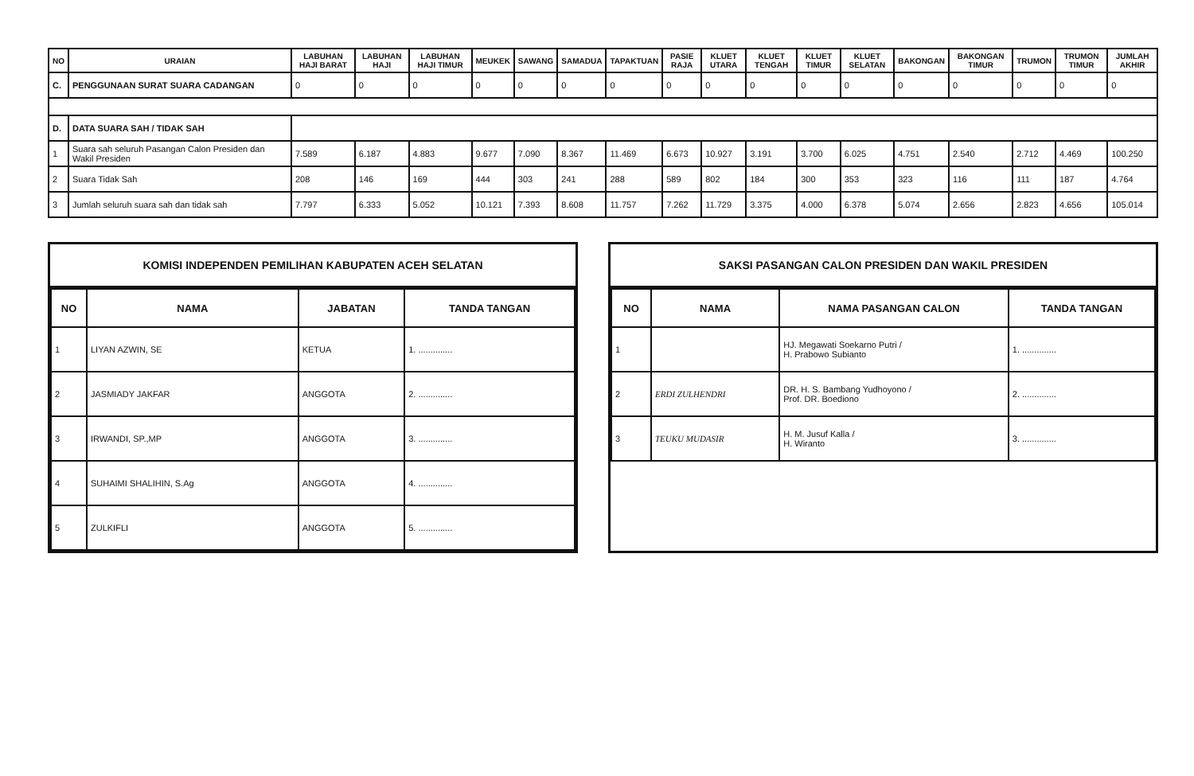| NO | URAIAN | LABUHAN HAJI BARAT | LABUHAN HAJI | LABUHAN HAJI TIMUR | MEUKEK | SAWANG | SAMADUA | TAPAKTUAN | PASIE RAJA | KLUET UTARA | KLUET TENGAH | KLUET TIMUR | KLUET SELATAN | BAKONGAN | BAKONGAN TIMUR | TRUMON | TRUMON TIMUR | JUMLAH AKHIR |
| --- | --- | --- | --- | --- | --- | --- | --- | --- | --- | --- | --- | --- | --- | --- | --- | --- | --- | --- |
| C. | PENGGUNAAN SURAT SUARA CADANGAN | 0 | 0 | 0 | 0 | 0 | 0 | 0 | 0 | 0 | 0 | 0 | 0 | 0 | 0 | 0 | 0 | 0 |
| D. | DATA SUARA SAH / TIDAK SAH | | | | | | | | | | | | | | | | | |
| 1 | Suara sah seluruh Pasangan Calon Presiden dan Wakil Presiden | 7.589 | 6.187 | 4.883 | 9.677 | 7.090 | 8.367 | 11.469 | 6.673 | 10.927 | 3.191 | 3.700 | 6.025 | 4.751 | 2.540 | 2.712 | 4.469 | 100.250 |
| 2 | Suara Tidak Sah | 208 | 146 | 169 | 444 | 303 | 241 | 288 | 589 | 802 | 184 | 300 | 353 | 323 | 116 | 111 | 187 | 4.764 |
| 3 | Jumlah seluruh suara sah dan tidak sah | 7.797 | 6.333 | 5.052 | 10.121 | 7.393 | 8.608 | 11.757 | 7.262 | 11.729 | 3.375 | 4.000 | 6.378 | 5.074 | 2.656 | 2.823 | 4.656 | 105.014 |
KOMISI INDEPENDEN PEMILIHAN KABUPATEN ACEH SELATAN
| NO | NAMA | JABATAN | TANDA TANGAN |
| --- | --- | --- | --- |
| 1 | LIYAN AZWIN, SE | KETUA | 1. .............. |
| 2 | JASMIADY JAKFAR | ANGGOTA | 2. .............. |
| 3 | IRWANDI, SP.,MP | ANGGOTA | 3. .............. |
| 4 | SUHAIMI SHALIHIN, S.Ag | ANGGOTA | 4. .............. |
| 5 | ZULKIFLI | ANGGOTA | 5. .............. |
SAKSI PASANGAN CALON PRESIDEN DAN WAKIL PRESIDEN
| NO | NAMA | NAMA PASANGAN CALON | TANDA TANGAN |
| --- | --- | --- | --- |
| 1 | | HJ. Megawati Soekarno Putri / H. Prabowo Subianto | 1. .............. |
| 2 | ERDI ZULHENDRI | DR. H. S. Bambang Yudhoyono / Prof. DR. Boediono | 2. .............. |
| 3 | TEUKU MUDASIR | H. M. Jusuf Kalla / H. Wiranto | 3. .............. |